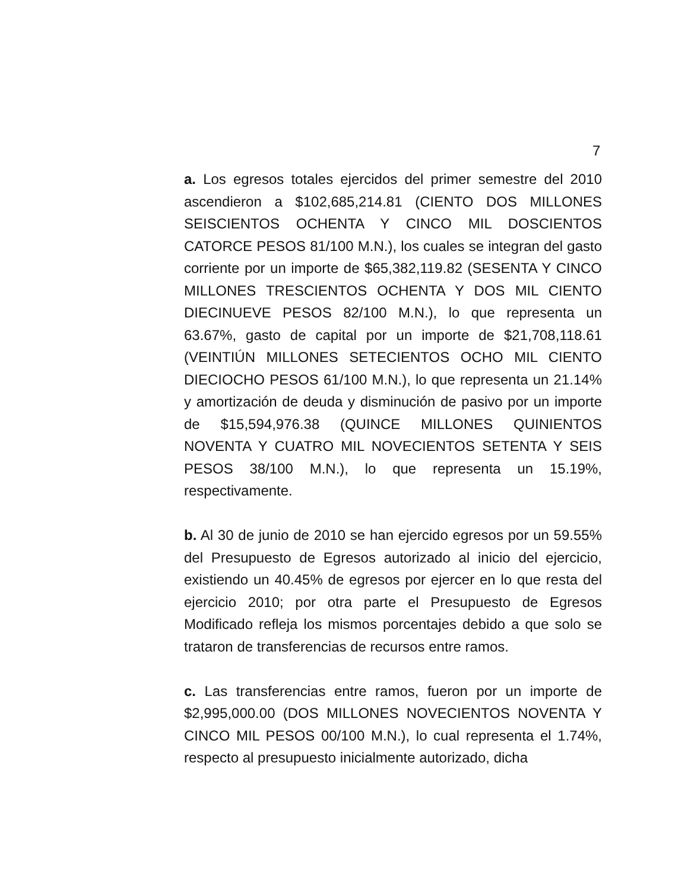7
a. Los egresos totales ejercidos del primer semestre del 2010 ascendieron a $102,685,214.81 (CIENTO DOS MILLONES SEISCIENTOS OCHENTA Y CINCO MIL DOSCIENTOS CATORCE PESOS 81/100 M.N.), los cuales se integran del gasto corriente por un importe de $65,382,119.82 (SESENTA Y CINCO MILLONES TRESCIENTOS OCHENTA Y DOS MIL CIENTO DIECINUEVE PESOS 82/100 M.N.), lo que representa un 63.67%, gasto de capital por un importe de $21,708,118.61 (VEINTIÚN MILLONES SETECIENTOS OCHO MIL CIENTO DIECIOCHO PESOS 61/100 M.N.), lo que representa un 21.14% y amortización de deuda y disminución de pasivo por un importe de $15,594,976.38 (QUINCE MILLONES QUINIENTOS NOVENTA Y CUATRO MIL NOVECIENTOS SETENTA Y SEIS PESOS 38/100 M.N.), lo que representa un 15.19%, respectivamente.
b. Al 30 de junio de 2010 se han ejercido egresos por un 59.55% del Presupuesto de Egresos autorizado al inicio del ejercicio, existiendo un 40.45% de egresos por ejercer en lo que resta del ejercicio 2010; por otra parte el Presupuesto de Egresos Modificado refleja los mismos porcentajes debido a que solo se trataron de transferencias de recursos entre ramos.
c. Las transferencias entre ramos, fueron por un importe de $2,995,000.00 (DOS MILLONES NOVECIENTOS NOVENTA Y CINCO MIL PESOS 00/100 M.N.), lo cual representa el 1.74%, respecto al presupuesto inicialmente autorizado, dicha